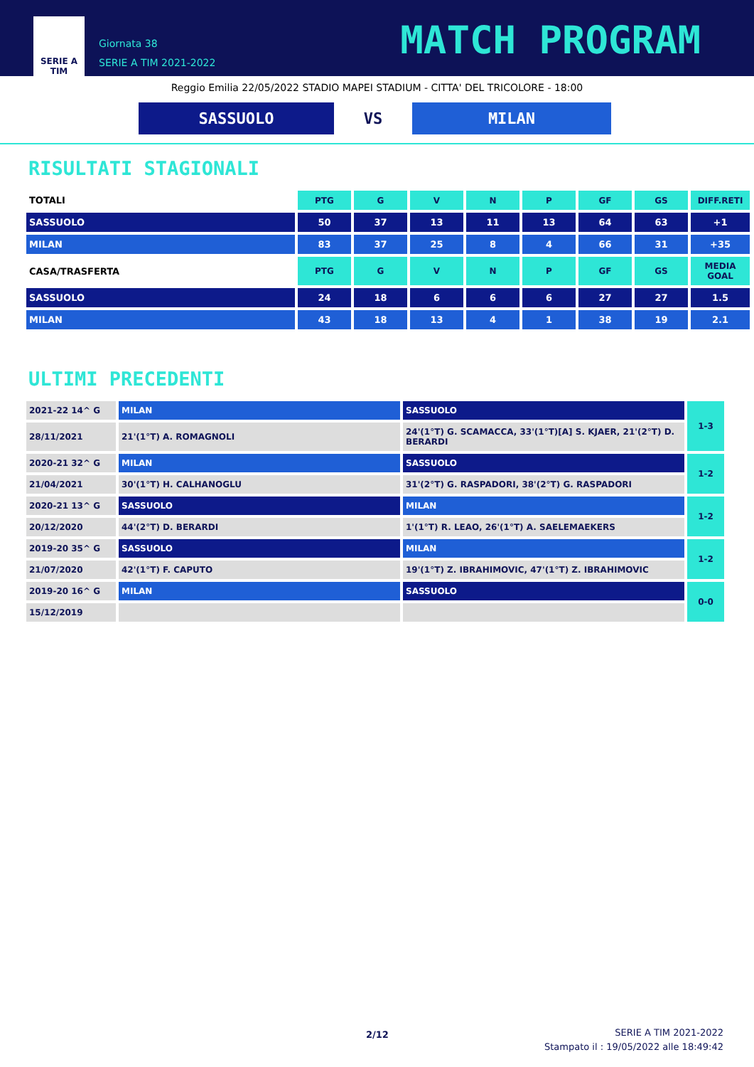SERIE A
TIM
Giornata 38
SERIE A TIM 2021-2022
MATCH PROGRAM
Reggio Emilia 22/05/2022 STADIO MAPEI STADIUM - CITTA' DEL TRICOLORE - 18:00
SASSUOLO
VS
MILAN
RISULTATI STAGIONALI
| TOTALI | PTG | G | V | N | P | GF | GS | DIFF.RETI |
| --- | --- | --- | --- | --- | --- | --- | --- | --- |
| SASSUOLO | 50 | 37 | 13 | 11 | 13 | 64 | 63 | +1 |
| MILAN | 83 | 37 | 25 | 8 | 4 | 66 | 31 | +35 |
| CASA/TRASFERTA | PTG | G | V | N | P | GF | GS | MEDIA GOAL |
| SASSUOLO | 24 | 18 | 6 | 6 | 6 | 27 | 27 | 1.5 |
| MILAN | 43 | 18 | 13 | 4 | 1 | 38 | 19 | 2.1 |
ULTIMI PRECEDENTI
| 2021-22 14^ G | MILAN | SASSUOLO | 1-3 |
| 28/11/2021 | 21'(1°T) A. ROMAGNOLI | 24'(1°T) G. SCAMACCA, 33'(1°T)[A] S. KJAER, 21'(2°T) D. BERARDI | |
| 2020-21 32^ G | MILAN | SASSUOLO | 1-2 |
| 21/04/2021 | 30'(1°T) H. CALHANOGLU | 31'(2°T) G. RASPADORI, 38'(2°T) G. RASPADORI | |
| 2020-21 13^ G | SASSUOLO | MILAN | 1-2 |
| 20/12/2020 | 44'(2°T) D. BERARDI | 1'(1°T) R. LEAO, 26'(1°T) A. SAELEMAEKERS | |
| 2019-20 35^ G | SASSUOLO | MILAN | 1-2 |
| 21/07/2020 | 42'(1°T) F. CAPUTO | 19'(1°T) Z. IBRAHIMOVIC, 47'(1°T) Z. IBRAHIMOVIC | |
| 2019-20 16^ G | MILAN | SASSUOLO | 0-0 |
| 15/12/2019 | | | |
2/12
SERIE A TIM 2021-2022
Stampato il : 19/05/2022 alle 18:49:42